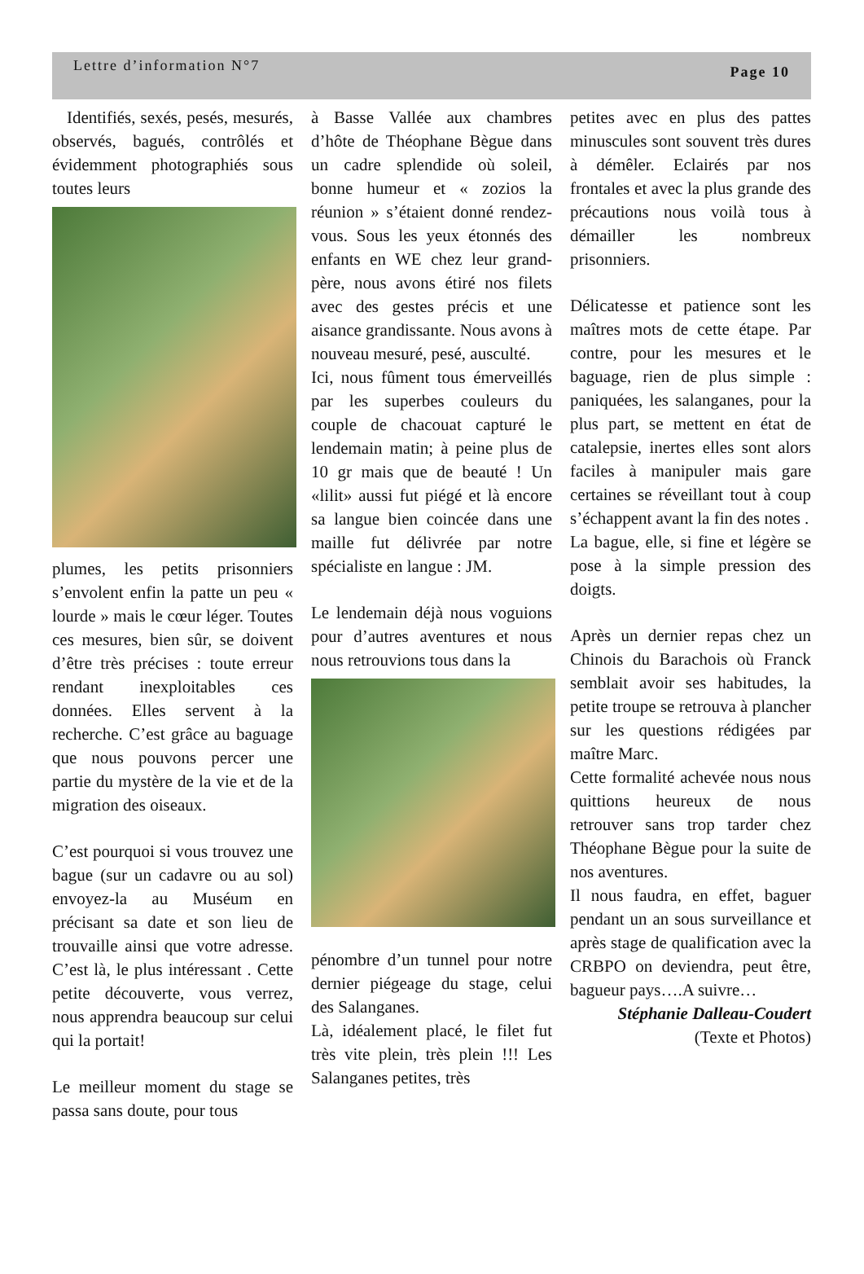Lettre d’information N°7 Page 10
Identifiés, sexés, pesés, mesurés, observés, bagués, contrôlés et évidemment photographiés sous toutes leurs
plumes, les petits prisonniers s’envolent enfin la patte un peu « lourde » mais le cœur léger. Toutes ces mesures, bien sûr, se doivent d’être très précises : toute erreur rendant inexploitables ces données. Elles servent à la recherche. C’est grâce au baguage que nous pouvons percer une partie du mystère de la vie et de la migration des oiseaux.
C’est pourquoi si vous trouvez une bague (sur un cadavre ou au sol) envoyez-la au Muséum en précisant sa date et son lieu de trouvaille ainsi que votre adresse. C’est là, le plus intéressant . Cette petite découverte, vous verrez, nous apprendra beaucoup sur celui qui la portait!
Le meilleur moment du stage se passa sans doute, pour tous
à Basse Vallée aux chambres d’hôte de Théophane Bègue dans un cadre splendide où soleil, bonne humeur et « zozios la réunion » s’étaient donné rendez-vous. Sous les yeux étonnés des enfants en WE chez leur grand-père, nous avons étiré nos filets avec des gestes précis et une aisance grandissante. Nous avons à nouveau mesuré, pesé, ausculté.
Ici, nous fûment tous émerveillés par les superbes couleurs du couple de chacouat capturé le lendemain matin; à peine plus de 10 gr mais que de beauté ! Un «lilit» aussi fut piégé et là encore sa langue bien coincée dans une maille fut délivrée par notre spécialiste en langue : JM.
Le lendemain déjà nous voguions pour d’autres aventures et nous nous retrouvions tous dans la
pénombre d’un tunnel pour notre dernier piégeage du stage, celui des Salanganes.
Là, idéalement placé, le filet fut très vite plein, très plein !!! Les Salanganes petites, très
petites avec en plus des pattes minuscules sont souvent très dures à démêler. Eclairés par nos frontales et avec la plus grande des précautions nous voilà tous à démailler les nombreux prisonniers.
Délicatesse et patience sont les maîtres mots de cette étape. Par contre, pour les mesures et le baguage, rien de plus simple : paniquées, les salanganes, pour la plus part, se mettent en état de catalepsie, inertes elles sont alors faciles à manipuler mais gare certaines se réveillant tout à coup s’échappent avant la fin des notes .
La bague, elle, si fine et légère se pose à la simple pression des doigts.
Après un dernier repas chez un Chinois du Barachois où Franck semblait avoir ses habitudes, la petite troupe se retrouva à plancher sur les questions rédigées par maître Marc.
Cette formalité achevée nous nous quittions heureux de nous retrouver sans trop tarder chez Théophane Bègue pour la suite de nos aventures.
Il nous faudra, en effet, baguer pendant un an sous surveillance et après stage de qualification avec la CRBPO on deviendra, peut être, bagueur pays….A suivre…
Stéphanie Dalleau-Coudert
(Texte et Photos)